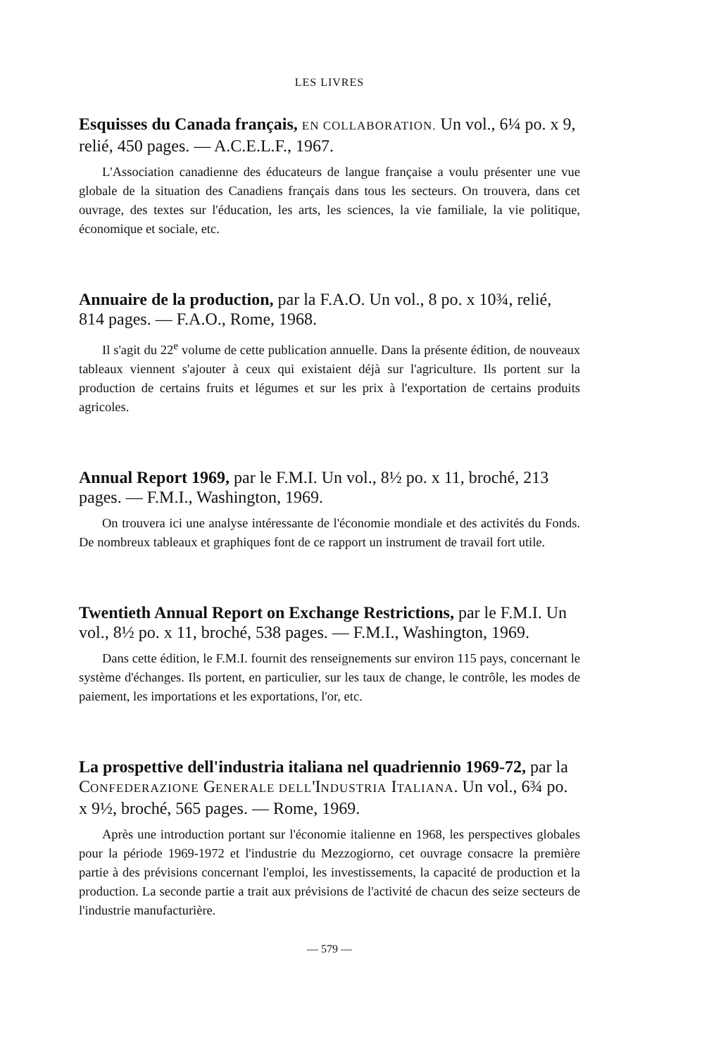LES LIVRES
Esquisses du Canada français, EN COLLABORATION. Un vol., 6¼ po. x 9, relié, 450 pages. — A.C.E.L.F., 1967.
L'Association canadienne des éducateurs de langue française a voulu présenter une vue globale de la situation des Canadiens français dans tous les secteurs. On trouvera, dans cet ouvrage, des textes sur l'éducation, les arts, les sciences, la vie familiale, la vie politique, économique et sociale, etc.
Annuaire de la production, par la F.A.O. Un vol., 8 po. x 10¾, relié, 814 pages. — F.A.O., Rome, 1968.
Il s'agit du 22<sup>e</sup> volume de cette publication annuelle. Dans la présente édition, de nouveaux tableaux viennent s'ajouter à ceux qui existaient déjà sur l'agriculture. Ils portent sur la production de certains fruits et légumes et sur les prix à l'exportation de certains produits agricoles.
Annual Report 1969, par le F.M.I. Un vol., 8½ po. x 11, broché, 213 pages. — F.M.I., Washington, 1969.
On trouvera ici une analyse intéressante de l'économie mondiale et des activités du Fonds. De nombreux tableaux et graphiques font de ce rapport un instrument de travail fort utile.
Twentieth Annual Report on Exchange Restrictions, par le F.M.I. Un vol., 8½ po. x 11, broché, 538 pages. — F.M.I., Washington, 1969.
Dans cette édition, le F.M.I. fournit des renseignements sur environ 115 pays, concernant le système d'échanges. Ils portent, en particulier, sur les taux de change, le contrôle, les modes de paiement, les importations et les exportations, l'or, etc.
La prospettive dell'industria italiana nel quadriennio 1969-72, par la CONFEDERAZIONE GENERALE DELL'INDUSTRIA ITALIANA. Un vol., 6¾ po. x 9½, broché, 565 pages. — Rome, 1969.
Après une introduction portant sur l'économie italienne en 1968, les perspectives globales pour la période 1969-1972 et l'industrie du Mezzogiorno, cet ouvrage consacre la première partie à des prévisions concernant l'emploi, les investissements, la capacité de production et la production. La seconde partie a trait aux prévisions de l'activité de chacun des seize secteurs de l'industrie manufacturière.
— 579 —